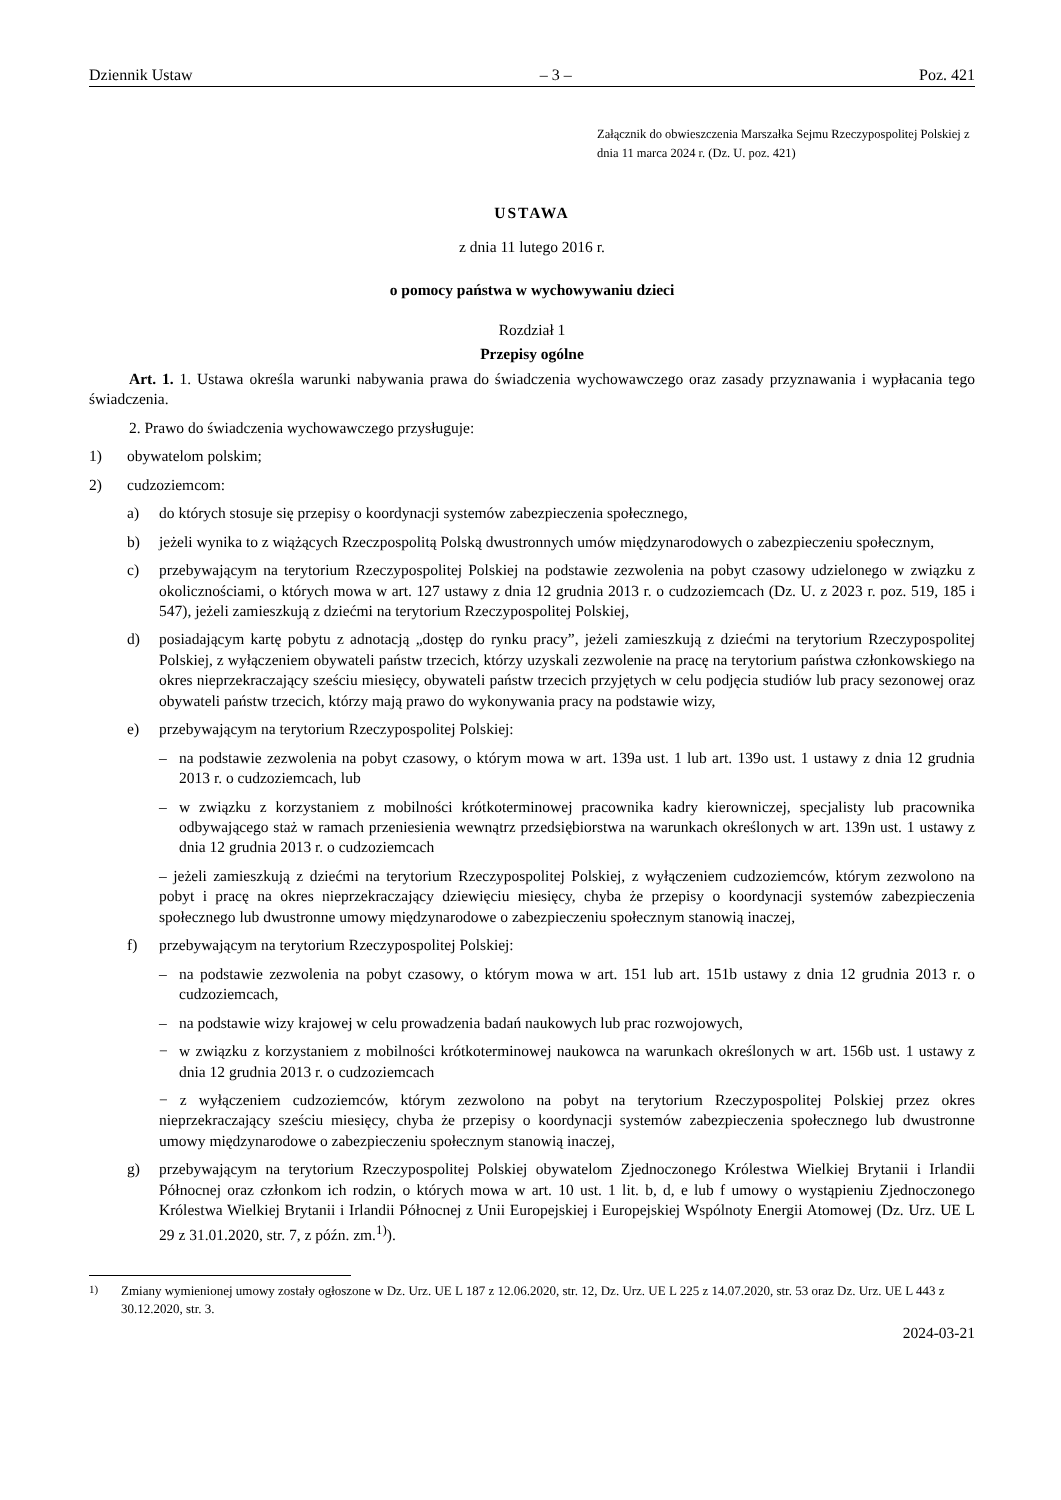Dziennik Ustaw – 3 – Poz. 421
Załącznik do obwieszczenia Marszałka Sejmu Rzeczypospolitej Polskiej z dnia 11 marca 2024 r. (Dz. U. poz. 421)
USTAWA
z dnia 11 lutego 2016 r.
o pomocy państwa w wychowywaniu dzieci
Rozdział 1
Przepisy ogólne
Art. 1. 1. Ustawa określa warunki nabywania prawa do świadczenia wychowawczego oraz zasady przyznawania i wypłacania tego świadczenia.
2. Prawo do świadczenia wychowawczego przysługuje:
1) obywatelom polskim;
2) cudzoziemcom:
a) do których stosuje się przepisy o koordynacji systemów zabezpieczenia społecznego,
b) jeżeli wynika to z wiążących Rzeczpospolitą Polską dwustronnych umów międzynarodowych o zabezpieczeniu społecznym,
c) przebywającym na terytorium Rzeczypospolitej Polskiej na podstawie zezwolenia na pobyt czasowy udzielonego w związku z okolicznościami, o których mowa w art. 127 ustawy z dnia 12 grudnia 2013 r. o cudzoziemcach (Dz. U. z 2023 r. poz. 519, 185 i 547), jeżeli zamieszkują z dziećmi na terytorium Rzeczypospolitej Polskiej,
d) posiadającym kartę pobytu z adnotacją „dostęp do rynku pracy”, jeżeli zamieszkują z dziećmi na terytorium Rzeczypospolitej Polskiej, z wyłączeniem obywateli państw trzecich, którzy uzyskali zezwolenie na pracę na terytorium państwa członkowskiego na okres nieprzekraczający sześciu miesięcy, obywateli państw trzecich przyjętych w celu podjęcia studiów lub pracy sezonowej oraz obywateli państw trzecich, którzy mają prawo do wykonywania pracy na podstawie wizy,
e) przebywającym na terytorium Rzeczypospolitej Polskiej:
– na podstawie zezwolenia na pobyt czasowy, o którym mowa w art. 139a ust. 1 lub art. 139o ust. 1 ustawy z dnia 12 grudnia 2013 r. o cudzoziemcach, lub
– w związku z korzystaniem z mobilności krótkoterminowej pracownika kadry kierowniczej, specjalisty lub pracownika odbywającego staż w ramach przeniesienia wewnątrz przedsiębiorstwa na warunkach określonych w art. 139n ust. 1 ustawy z dnia 12 grudnia 2013 r. o cudzoziemcach
– jeżeli zamieszkują z dziećmi na terytorium Rzeczypospolitej Polskiej, z wyłączeniem cudzoziemców, którym zezwolono na pobyt i pracę na okres nieprzekraczający dziewięciu miesięcy, chyba że przepisy o koordynacji systemów zabezpieczenia społecznego lub dwustronne umowy międzynarodowe o zabezpieczeniu społecznym stanowią inaczej,
f) przebywającym na terytorium Rzeczypospolitej Polskiej:
– na podstawie zezwolenia na pobyt czasowy, o którym mowa w art. 151 lub art. 151b ustawy z dnia 12 grudnia 2013 r. o cudzoziemcach,
– na podstawie wizy krajowej w celu prowadzenia badań naukowych lub prac rozwojowych,
− w związku z korzystaniem z mobilności krótkoterminowej naukowca na warunkach określonych w art. 156b ust. 1 ustawy z dnia 12 grudnia 2013 r. o cudzoziemcach
− z wyłączeniem cudzoziemców, którym zezwolono na pobyt na terytorium Rzeczypospolitej Polskiej przez okres nieprzekraczający sześciu miesięcy, chyba że przepisy o koordynacji systemów zabezpieczenia społecznego lub dwustronne umowy międzynarodowe o zabezpieczeniu społecznym stanowią inaczej,
g) przebywającym na terytorium Rzeczypospolitej Polskiej obywatelom Zjednoczonego Królestwa Wielkiej Brytanii i Irlandii Północnej oraz członkom ich rodzin, o których mowa w art. 10 ust. 1 lit. b, d, e lub f umowy o wystąpieniu Zjednoczonego Królestwa Wielkiej Brytanii i Irlandii Północnej z Unii Europejskiej i Europejskiej Wspólnoty Energii Atomowej (Dz. Urz. UE L 29 z 31.01.2020, str. 7, z późn. zm.<sup>1)</sup>).
<sup>1)</sup> Zmiany wymienionej umowy zostały ogłoszone w Dz. Urz. UE L 187 z 12.06.2020, str. 12, Dz. Urz. UE L 225 z 14.07.2020, str. 53 oraz Dz. Urz. UE L 443 z 30.12.2020, str. 3.
2024-03-21